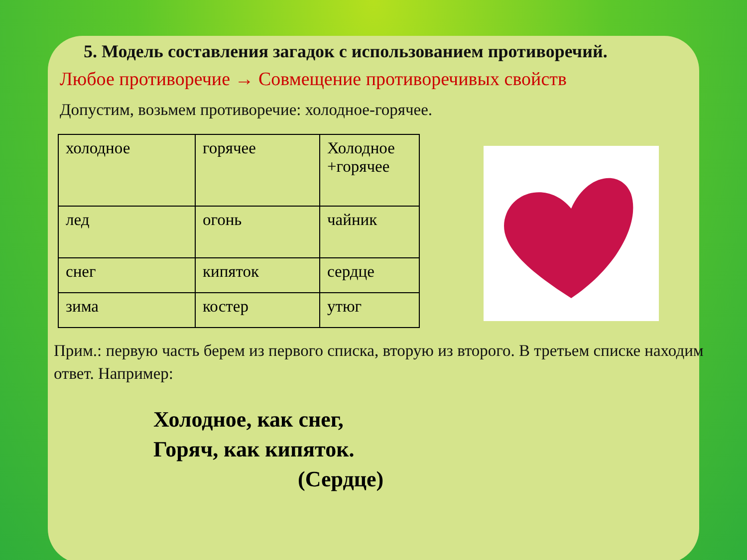5. Модель составления загадок с использованием противоречий.
Любое противоречие → Совмещение противоречивых свойств
Допустим, возьмем противоречие: холодное-горячее.
| холодное | горячее | Холодное +горячее |
| лед | огонь | чайник |
| снег | кипяток | сердце |
| зима | костер | утюг |
Прим.: первую часть берем из первого списка, вторую из второго. В третьем списке находим ответ. Например:
Холодное, как снег,
Горяч, как кипяток.
(Сердце)